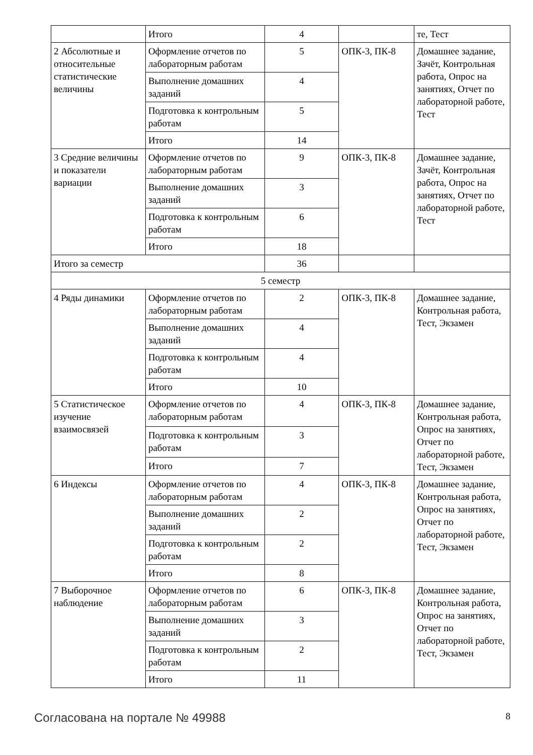| | Итого | 4 | | те, Тест |
| 2 Абсолютные и относительные статистические величины | Оформление отчетов по лабораторным работам | 5 | ОПК-3, ПК-8 | Домашнее задание, Зачёт, Контрольная работа, Опрос на занятиях, Отчет по лабораторной работе, Тест |
| | Выполнение домашних заданий | 4 | | |
| | Подготовка к контрольным работам | 5 | | |
| | Итого | 14 | | |
| 3 Средние величины и показатели вариации | Оформление отчетов по лабораторным работам | 9 | ОПК-3, ПК-8 | Домашнее задание, Зачёт, Контрольная работа, Опрос на занятиях, Отчет по лабораторной работе, Тест |
| | Выполнение домашних заданий | 3 | | |
| | Подготовка к контрольным работам | 6 | | |
| | Итого | 18 | | |
| Итого за семестр | | 36 | | |
| 5 семестр | | | | |
| 4 Ряды динамики | Оформление отчетов по лабораторным работам | 2 | ОПК-3, ПК-8 | Домашнее задание, Контрольная работа, Тест, Экзамен |
| | Выполнение домашних заданий | 4 | | |
| | Подготовка к контрольным работам | 4 | | |
| | Итого | 10 | | |
| 5 Статистическое изучение взаимосвязей | Оформление отчетов по лабораторным работам | 4 | ОПК-3, ПК-8 | Домашнее задание, Контрольная работа, Опрос на занятиях, Отчет по лабораторной работе, Тест, Экзамен |
| | Подготовка к контрольным работам | 3 | | |
| | Итого | 7 | | |
| 6 Индексы | Оформление отчетов по лабораторным работам | 4 | ОПК-3, ПК-8 | Домашнее задание, Контрольная работа, Опрос на занятиях, Отчет по лабораторной работе, Тест, Экзамен |
| | Выполнение домашних заданий | 2 | | |
| | Подготовка к контрольным работам | 2 | | |
| | Итого | 8 | | |
| 7 Выборочное наблюдение | Оформление отчетов по лабораторным работам | 6 | ОПК-3, ПК-8 | Домашнее задание, Контрольная работа, Опрос на занятиях, Отчет по лабораторной работе, Тест, Экзамен |
| | Выполнение домашних заданий | 3 | | |
| | Подготовка к контрольным работам | 2 | | |
| | Итого | 11 | | |
Согласована на портале № 49988 8